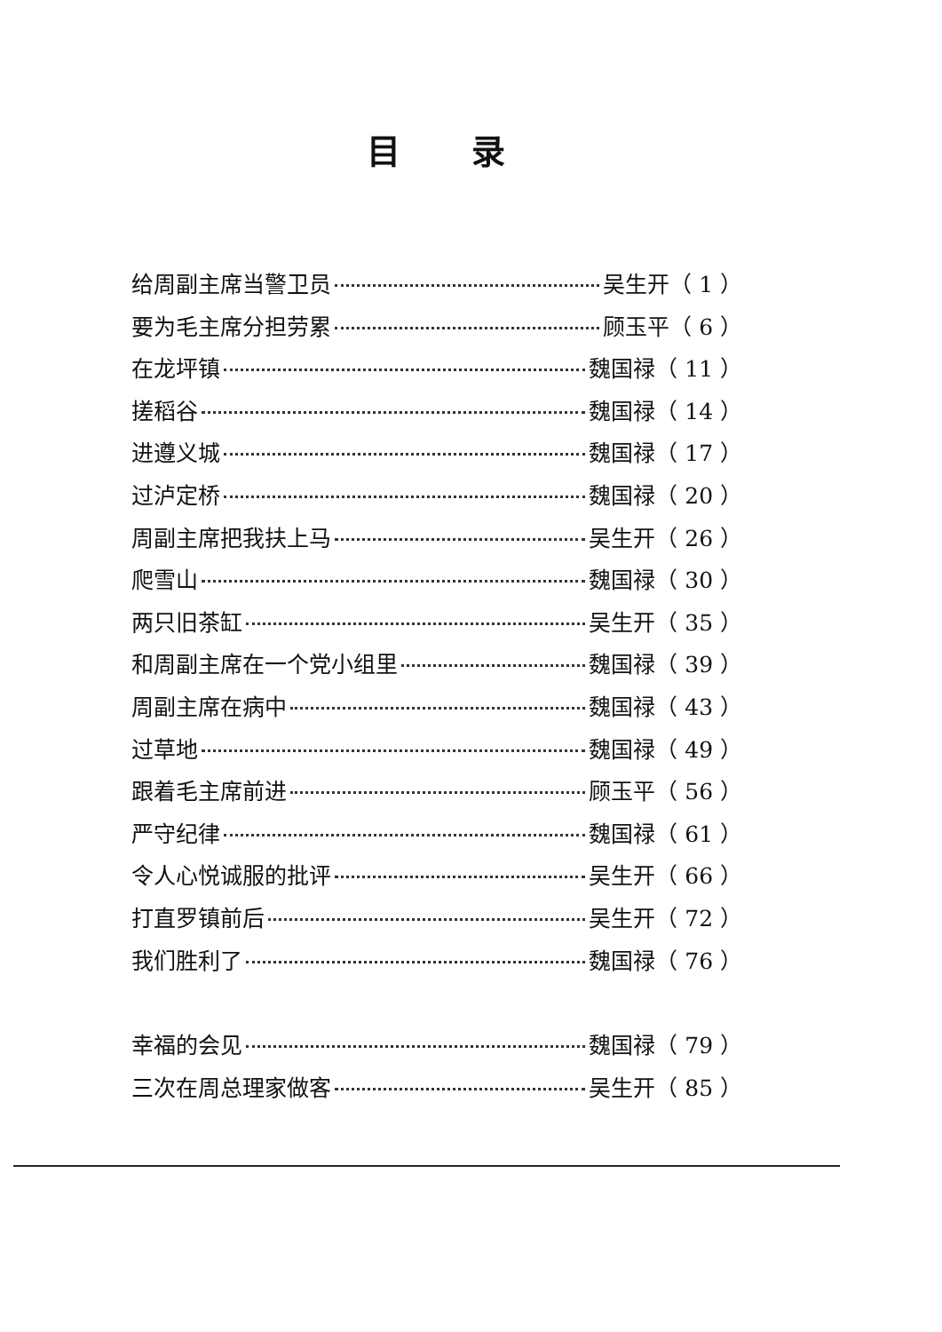目录
给周副主席当警卫员 吴生开（ 1 ）
要为毛主席分担劳累 顾玉平（ 6 ）
在龙坪镇 魏国禄（ 11 ）
搓稻谷 魏国禄（ 14 ）
进遵义城 魏国禄（ 17 ）
过泸定桥 魏国禄（ 20 ）
周副主席把我扶上马 吴生开（ 26 ）
爬雪山 魏国禄（ 30 ）
两只旧茶缸 吴生开（ 35 ）
和周副主席在一个党小组里 魏国禄（ 39 ）
周副主席在病中 魏国禄（ 43 ）
过草地 魏国禄（ 49 ）
跟着毛主席前进 顾玉平（ 56 ）
严守纪律 魏国禄（ 61 ）
令人心悦诚服的批评 吴生开（ 66 ）
打直罗镇前后 吴生开（ 72 ）
我们胜利了 魏国禄（ 76 ）
幸福的会见 魏国禄（ 79 ）
三次在周总理家做客 吴生开（ 85 ）